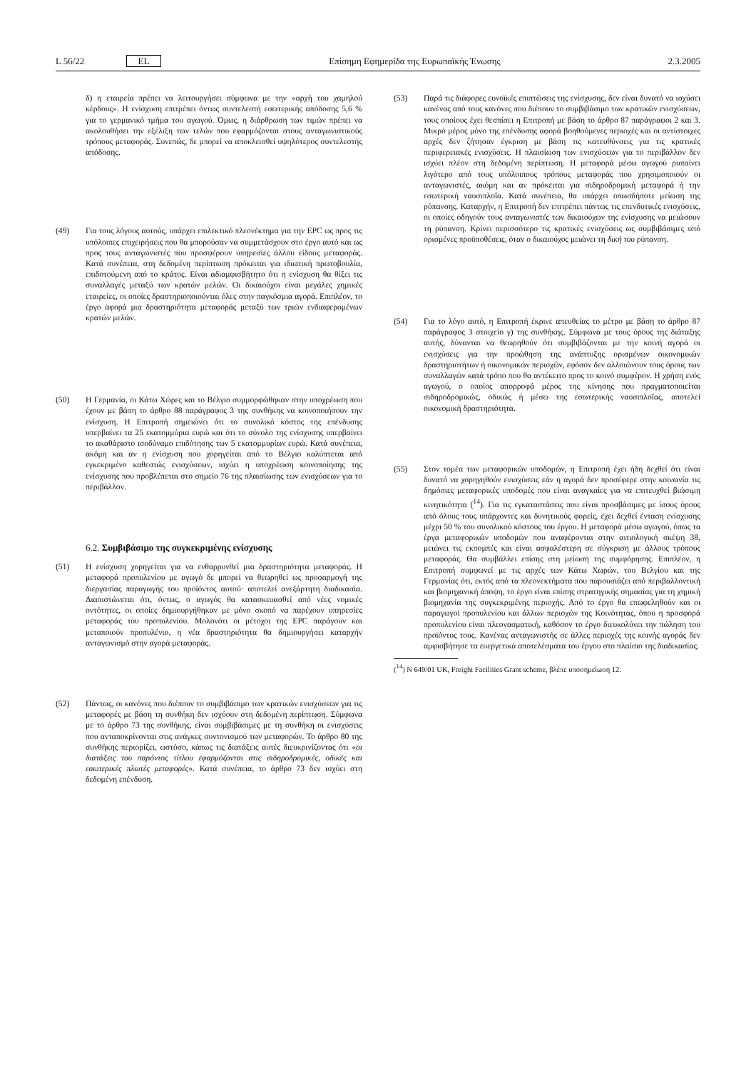L 56/22 EL Επίσημη Εφημερίδα της Ευρωπαϊκής Ένωσης 2.3.2005
δ) η εταιρεία πρέπει να λειτουργήσει σύμφωνα με την «αρχή του χαμηλού κέρδους». Η ενίσχυση επιτρέπει όντως συντελεστή εσωτερικής απόδοσης 5,6 % για το γερμανικό τμήμα του αγωγού. Όμως, η διάρθρωση των τιμών πρέπει να ακολουθήσει την εξέλιξη των τελών που εφαρμόζονται στους ανταγωνιστικούς τρόπους μεταφοράς. Συνεπώς, δε μπορεί να αποκλεισθεί υψηλότερος συντελεστής απόδοσης.
(49) Για τους λόγους αυτούς, υπάρχει επιλεκτικό πλεονέκτημα για την EPC ως προς τις υπόλοιπες επιχειρήσεις που θα μπορούσαν να συμμετάσχουν στο έργο αυτό και ως προς τους ανταγωνιστές που προσφέρουν υπηρεσίες άλλου είδους μεταφοράς. Κατά συνέπεια, στη δεδομένη περίπτωση πρόκειται για ιδιωτική πρωτοβουλία, επιδοτούμενη από το κράτος. Είναι αδιαμφισβήτητο ότι η ενίσχυση θα θίξει τις συναλλαγές μεταξύ των κρατών μελών. Οι δικαιούχοι είναι μεγάλες χημικές εταιρείες, οι οποίες δραστηριοποιούνται όλες στην παγκόσμια αγορά. Επιπλέον, το έργο αφορά μια δραστηριότητα μεταφοράς μεταξύ των τριών ενδιαφερομένων κρατών μελών.
(50) Η Γερμανία, οι Κάτω Χώρες και το Βέλγιο συμμορφώθηκαν στην υποχρέωση που έχουν με βάση το άρθρο 88 παράγραφος 3 της συνθήκης να κοινοποιήσουν την ενίσχυση. Η Επιτροπή σημειώνει ότι το συνολικό κόστος της επένδυσης υπερβαίνει τα 25 εκατομμύρια ευρώ και ότι το σύνολο της ενίσχυσης υπερβαίνει το ακαθάριστο ισοδύναμο επιδότησης των 5 εκατομμυρίων ευρώ. Κατά συνέπεια, ακόμη και αν η ενίσχυση που χορηγείται από το Βέλγιο καλύπτεται από εγκεκριμένο καθεστώς ενισχύσεων, ισχύει η υποχρέωση κοινοποίησης της ενίσχυσης που προβλέπεται στο σημείο 76 της πλαισίωσης των ενισχύσεων για το περιβάλλον.
6.2. Συμβιβάσιμο της συγκεκριμένης ενίσχυσης
(51) Η ενίσχυση χορηγείται για να ενθαρρυνθεί μια δραστηριότητα μεταφοράς. Η μεταφορά προπυλενίου με αγωγό δε μπορεί να θεωρηθεί ως προσαρμογή της διεργασίας παραγωγής του προϊόντος αυτού· αποτελεί ανεξάρτητη διαδικασία. Διαπιστώνεται ότι, όντως, ο αγωγός θα κατασκευασθεί από νέες νομικές οντότητες, οι οποίες δημιουργήθηκαν με μόνο σκοπό να παρέχουν υπηρεσίες μεταφοράς του προπυλενίου. Μολονότι οι μέτοχοι της EPC παράγουν και μεταποιούν προπυλένιο, η νέα δραστηριότητα θα δημιουργήσει καταρχήν ανταγωνισμό στην αγορά μεταφοράς.
(52) Πάντως, οι κανόνες που διέπουν το συμβιβάσιμο των κρατικών ενισχύσεων για τις μεταφορές με βάση τη συνθήκη δεν ισχύουν στη δεδομένη περίπτωση. Σύμφωνα με το άρθρο 73 της συνθήκης, είναι συμβιβάσιμες με τη συνθήκη οι ενισχύσεις που ανταποκρίνονται στις ανάγκες συντονισμού των μεταφορών. Το άρθρο 80 της συνθήκης περιορίζει, ωστόσο, κάπως τις διατάξεις αυτές διευκρινίζοντας ότι «οι διατάξεις του παρόντος τίτλου εφαρμόζονται στις σιδηροδρομικές, οδικές και εσωτερικές πλωτές μεταφορές». Κατά συνέπεια, το άρθρο 73 δεν ισχύει στη δεδομένη επένδυση.
(53) Παρά τις διάφορες ευνοϊκές επιπτώσεις της ενίσχυσης, δεν είναι δυνατό να ισχύσει κανένας από τους κανόνες που διέπουν το συμβιβάσιμο των κρατικών ενισχύσεων, τους οποίους έχει θεσπίσει η Επιτροπή με βάση το άρθρο 87 παράγραφοι 2 και 3. Μικρό μέρος μόνο της επένδυσης αφορά βοηθούμενες περιοχές και οι αντίστοιχες αρχές δεν ζήτησαν έγκριση με βάση τις κατευθύνσεις για τις κρατικές περιφερειακές ενισχύσεις. Η πλαισίωση των ενισχύσεων για το περιβάλλον δεν ισχύει πλέον στη δεδομένη περίπτωση. Η μεταφορά μέσω αγωγού ρυπαίνει λιγότερο από τους υπόλοιπους τρόπους μεταφοράς που χρησιμοποιούν οι ανταγωνιστές, ακόμη και αν πρόκειται για σιδηροδρομική μεταφορά ή την εσωτερική ναυσιπλοΐα. Κατά συνέπεια, θα υπάρχει οπωσδήποτε μείωση της ρύπανσης. Καταρχήν, η Επιτροπή δεν επιτρέπει πάντως τις επενδυτικές ενισχύσεις, οι οποίες οδηγούν τους ανταγωνιστές των δικαιούχων της ενίσχυσης να μειώσουν τη ρύπανση. Κρίνει περισσότερο τις κρατικές ενισχύσεις ως συμβιβάσιμες υπό ορισμένες προϋποθέσεις, όταν ο δικαιούχος μειώνει τη δική του ρύπανση.
(54) Για το λόγο αυτό, η Επιτροπή έκρινε απευθείας το μέτρο με βάση το άρθρο 87 παράγραφος 3 στοιχείο γ) της συνθήκης. Σύμφωνα με τους όρους της διάταξης αυτής, δύνανται να θεωρηθούν ότι συμβιβάζονται με την κοινή αγορά οι ενισχύσεις για την προώθηση της ανάπτυξης ορισμένων οικονομικών δραστηριοτήτων ή οικονομικών περιοχών, εφόσον δεν αλλοιώνουν τους όρους των συναλλαγών κατά τρόπο που θα αντέκειτο προς το κοινό συμφέρον. Η χρήση ενός αγωγού, ο οποίος απορροφά μέρος της κίνησης που πραγματοποιείται σιδηροδρομικώς, οδικώς ή μέσω της εσωτερικής ναυσιπλοΐας, αποτελεί οικονομική δραστηριότητα.
(55) Στον τομέα των μεταφορικών υποδομών, η Επιτροπή έχει ήδη δεχθεί ότι είναι δυνατό να χορηγηθούν ενισχύσεις εάν η αγορά δεν προσέφερε στην κοινωνία τις δημόσιες μεταφορικές υποδομές που είναι αναγκαίες για να επιτευχθεί βιώσιμη κινητικότητα (<sup>14</sup>). Για τις εγκαταστάσεις που είναι προσβάσιμες με ίσους όρους από όλους τους υπάρχοντες και δυνητικούς φορείς, έχει δεχθεί ένταση ενίσχυσης μέχρι 50 % του συνολικού κόστους του έργου. Η μεταφορά μέσω αγωγού, όπως τα έργα μεταφορικών υποδομών που αναφέρονται στην αιτιολογική σκέψη 38, μειώνει τις εκπομπές και είναι ασφαλέστερη σε σύγκριση με άλλους τρόπους μεταφοράς. Θα συμβάλλει επίσης στη μείωση της συμφόρησης. Επιπλέον, η Επιτροπή συμφωνεί με τις αρχές των Κάτω Χωρών, του Βελγίου και της Γερμανίας ότι, εκτός από τα πλεονεκτήματα που παρουσιάζει από περιβαλλοντική και βιομηχανική άποψη, το έργο είναι επίσης στρατηγικής σημασίας για τη χημική βιομηχανία της συγκεκριμένης περιοχής. Από το έργο θα επωφεληθούν και οι παραγωγοί προπυλενίου και άλλων περιοχών της Κοινότητας, όπου η προσφορά προπυλενίου είναι πλεονασματική, καθόσον το έργο διευκολύνει την πώληση του προϊόντος τους. Κανένας ανταγωνιστής σε άλλες περιοχές της κοινής αγοράς δεν αμφισβήτησε τα ευεργετικά αποτελέσματα του έργου στο πλαίσιο της διαδικασίας.
(<sup>14</sup>) N 649/01 UK, Freight Facilities Grant scheme, βλέπε υποσημείωση 12.